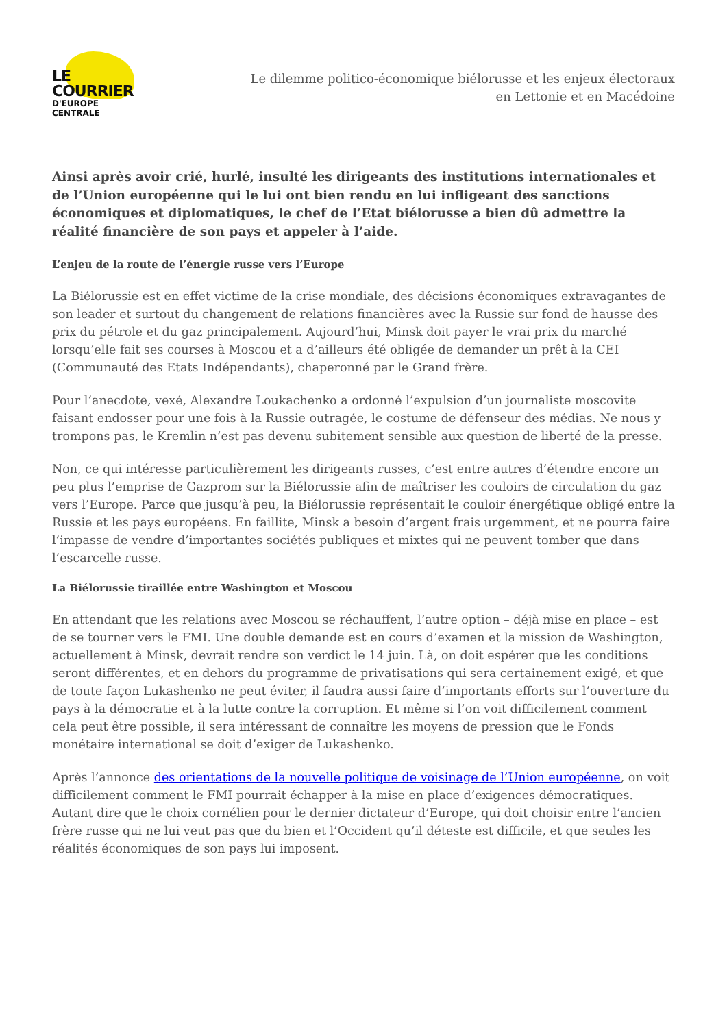LE COURRIER
D'EUROPE CENTRALE
Le dilemme politico-économique biélorusse et les enjeux électoraux en Lettonie et en Macédoine
Ainsi après avoir crié, hurlé, insulté les dirigeants des institutions internationales et de l’Union européenne qui le lui ont bien rendu en lui infligeant des sanctions économiques et diplomatiques, le chef de l’Etat biélorusse a bien dû admettre la réalité financière de son pays et appeler à l’aide.
L’enjeu de la route de l’énergie russe vers l’Europe
La Biélorussie est en effet victime de la crise mondiale, des décisions économiques extravagantes de son leader et surtout du changement de relations financières avec la Russie sur fond de hausse des prix du pétrole et du gaz principalement. Aujourd’hui, Minsk doit payer le vrai prix du marché lorsqu’elle fait ses courses à Moscou et a d’ailleurs été obligée de demander un prêt à la CEI (Communauté des Etats Indépendants), chaperonné par le Grand frère.
Pour l’anecdote, vexé, Alexandre Loukachenko a ordonné l’expulsion d’un journaliste moscovite faisant endosser pour une fois à la Russie outragée, le costume de défenseur des médias. Ne nous y trompons pas, le Kremlin n’est pas devenu subitement sensible aux question de liberté de la presse.
Non, ce qui intéresse particulièrement les dirigeants russes, c’est entre autres d’étendre encore un peu plus l’emprise de Gazprom sur la Biélorussie afin de maîtriser les couloirs de circulation du gaz vers l’Europe. Parce que jusqu’à peu, la Biélorussie représentait le couloir énergétique obligé entre la Russie et les pays européens. En faillite, Minsk a besoin d’argent frais urgemment, et ne pourra faire l’impasse de vendre d’importantes sociétés publiques et mixtes qui ne peuvent tomber que dans l’escarcelle russe.
La Biélorussie tiraillée entre Washington et Moscou
En attendant que les relations avec Moscou se réchauffent, l’autre option – déjà mise en place – est de se tourner vers le FMI. Une double demande est en cours d’examen et la mission de Washington, actuellement à Minsk, devrait rendre son verdict le 14 juin. Là, on doit espérer que les conditions seront différentes, et en dehors du programme de privatisations qui sera certainement exigé, et que de toute façon Lukashenko ne peut éviter, il faudra aussi faire d’importants efforts sur l’ouverture du pays à la démocratie et à la lutte contre la corruption. Et même si l’on voit difficilement comment cela peut être possible, il sera intéressant de connaître les moyens de pression que le Fonds monétaire international se doit d’exiger de Lukashenko.
Après l’annonce des orientations de la nouvelle politique de voisinage de l’Union européenne, on voit difficilement comment le FMI pourrait échapper à la mise en place d’exigences démocratiques. Autant dire que le choix cornélien pour le dernier dictateur d’Europe, qui doit choisir entre l’ancien frère russe qui ne lui veut pas que du bien et l’Occident qu’il déteste est difficile, et que seules les réalités économiques de son pays lui imposent.